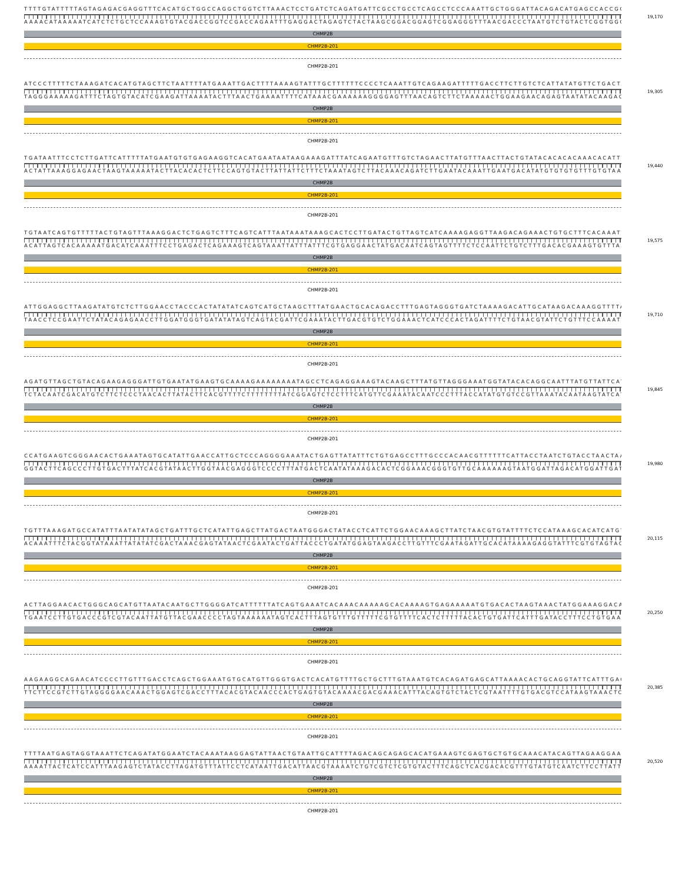TTTTGTATTTTTAGTAGAGACGAGGTTTCACATGCTGGCCAGGCTGGTCTTAAACTCCTGATCTCAGATGATTCGCCTGCCTCAGCCTCCCAAATTGCTGGGATTACAGACATGAGCCACCGCGCCCAGCCAACA
19,170
AAAACATAAAAATCATCTCTGCTCCAAAGTGTACGACCGGTCCGACCAGAATTTGAGGACTAGAGTCTACTAAGCGGACGGAGTCGGAGGGTTTAACGACCCTAATGTCTGTACTCGGTGGCGCGGGTCGGTTGT
CHMP2B
CHMP2B-201
CHMP2B-201
ATCCCTTTTTCTAAAGATCACATGTAGCTTCTAATTTTATGAAATTGACTTTTAAAAGTATTTGCTTTTTTCCCCTCAAATTGTCAGAAGATTTTTGACCTTCTTGTCTCATTATATGTTCTGACTACTTTTGAG
19,305
TAGGGAAAAAGATTTCTAGTGTACATCGAAGATTAAAATACTTTAACTGAAAATTTTCATAAACGAAAAAAGGGGAGTTTAACAGTCTTCTAAAAACTGGAAGAACAGAGTAATATACAAGACTGATGAAAACTC
CHMP2B
CHMP2B-201
CHMP2B-201
TGATAATTTCCTCTTGATTCATTTTTATGAATGTGTGAGAAGGTCACATGAATAATAAGAAAGATTTATCAGAATGTTTGTCTAGAACTTATGTTTAACTTACTGTATACACACACAAACACATTTTTCTATATC
19,440
ACTATTAAAGGAGAACTAAGTAAAAATACTTACACACTCTTCCAGTGTACTTATTATTCTTTCTAAATAGTCTTACAAACAGATCTTGAATACAAATTGAATGACATATGTGTGTGTTTGTGTAAAAAGATATAG
CHMP2B
CHMP2B-201
CHMP2B-201
TGTAATCAGTGTTTTTACTGTAGTTTAAAGGACTCTGAGTCTTTCAGTCATTTAATAAATAAAGCACTCCTTGATACTGTTAGTCATCAAAAGAGGTTAAGACAGAAACTGTGCTTTCACAAATTTTATAGTTCA
19,575
ACATTAGTCACAAAAATGACATCAAATTTCCTGAGACTCAGAAAGTCAGTAAATTATTTATTTCGTGAGGAACTATGACAATCAGTAGTTTTCTCCAATTCTGTCTTTGACACGAAAGTGTTTAAAATATCAAGT
CHMP2B
CHMP2B-201
CHMP2B-201
ATTGGAGGCTTAAGATATGTCTCTTGGAACCTACCCACTATATATCAGTCATGCTAAGCTTTATGAACTGCACAGACCTTTGAGTAGGGTGATCTAAAAGACATTGCATAAGACAAAGGTTTTAAGAATATCATT
19,710
TAACCTCCGAATTCTATACAGAGAACCTTGGATGGGTGATATATAGTCAGTACGATTCGAAATACTTGACGTGTCTGGAAACTCATCCCACTAGATTTTCTGTAACGTATTCTGTTTCCAAAATTCTTATAGTAA
CHMP2B
CHMP2B-201
CHMP2B-201
AGATGTTAGCTGTACAGAAGAGGGATTGTGAATATGAAGTGCAAAAGAAAAAAAATAGCCTCAGAGGAAAGTACAAGCTTTATGTTAGGGAAATGGTATACACAGGCAATTTATGTTATTCATAGTAGTTATGTC
19,845
TCTACAATCGACATGTCTTCTCCCTAACACTTATACTTCACGTTTTCTTTTTTTTATCGGAGTCTCCTTTCATGTTCGAAATACAATCCCTTTACCATATGTGTCCGTTAAATACAATAAGTATCATCAATACAG
CHMP2B
CHMP2B-201
CHMP2B-201
CCATGAAGTCGGGAACACTGAAATAGTGCATATTGAACCATTGCTCCCAGGGGAAATACTGAGTTATATTTCTGTGAGCCTTTGCCCACAACGTTTTTTCATTACCTAATCTGTACCTAACTAACCTTGTGTTTC
19,980
GGTACTTCAGCCCTTGTGACTTTATCACGTATAACTTGGTAACGAGGGTCCCCTTTATGACTCAATATAAAGACACTCGGAAACGGGTGTTGCAAAAAAGTAATGGATTAGACATGGATTGATTGGAACACAAAG
CHMP2B
CHMP2B-201
CHMP2B-201
TGTTTAAAGATGCCATATTTAATATATAGCTGATTTGCTCATATTGAGCTTATGACTAATGGGACTATACCTCATTCTGGAACAAAGCTTATCTAACGTGTATTTTCTCCATAAAGCACATCATGTCCTTCTTTC
20,115
ACAAATTTCTACGGTATAAATTATATATCGACTAAACGAGTATAACTCGAATACTGATTACCCTGATATGGAGTAAGACCTTGTTTCGAATAGATTGCACATAAAAGAGGTATTTCGTGTAGTACAGGAAGAAAG
CHMP2B
CHMP2B-201
CHMP2B-201
ACTTAGGAACACTGGGCAGCATGTTAATACAATGCTTGGGGATCATTTTTTATCAGTGAAATCACAAACAAAAAGCACAAAAGTGAGAAAAATGTGACACTAAGTAAACTATGGAAAGGACACTTAATTTGCAGT
20,250
TGAATCCTTGTGACCCGTCGTACAATTATGTTACGAACCCCTAGTAAAAAATAGTCACTTTAGTGTTTGTTTTTCGTGTTTTCACTCTTTTTACACTGTGATTCATTTGATACCTTTCCTGTGAATTAAACGTCA
CHMP2B
CHMP2B-201
CHMP2B-201
AAGAAGGCAGAACATCCCCTTGTTTGACCTCAGCTGGAAATGTGCATGTTGGGTGACTCACATGTTTTGCTGCTTTGTAAATGTCACAGATGAGCATTAAAACACTGCAGGTATTCATTTGAGGTTACAAATAAA
20,385
TTCTTCCGTCTTGTAGGGGAACAAACTGGAGTCGACCTTTACACGTACAACCCACTGAGTGTACAAAACGACGAAACATTTACAGTGTCTACTCGTAATTTTGTGACGTCCATAAGTAAACTCCAATGTTTATTT
CHMP2B
CHMP2B-201
CHMP2B-201
TTTTAATGAGTAGGTAAATTCTCAGATATGGAATCTACAAATAAGGAGTATTAACTGTAATTGCATTTTAGACAGCAGAGCACATGAAAGTCGAGTGCTGTGCAAACATACAGTTAGAAGGAATAAATTCAATCT
20,520
AAAATTACTCATCCATTTAAGAGTCTATACCTTAGATGTTTATTCCTCATAATTGACATTAACGTAAAATCTGTCGTCTCGTGTACTTTCAGCTCACGACACGTTTGTATGTCAATCTTCCTTATTTAAGTTAGA
CHMP2B
CHMP2B-201
CHMP2B-201